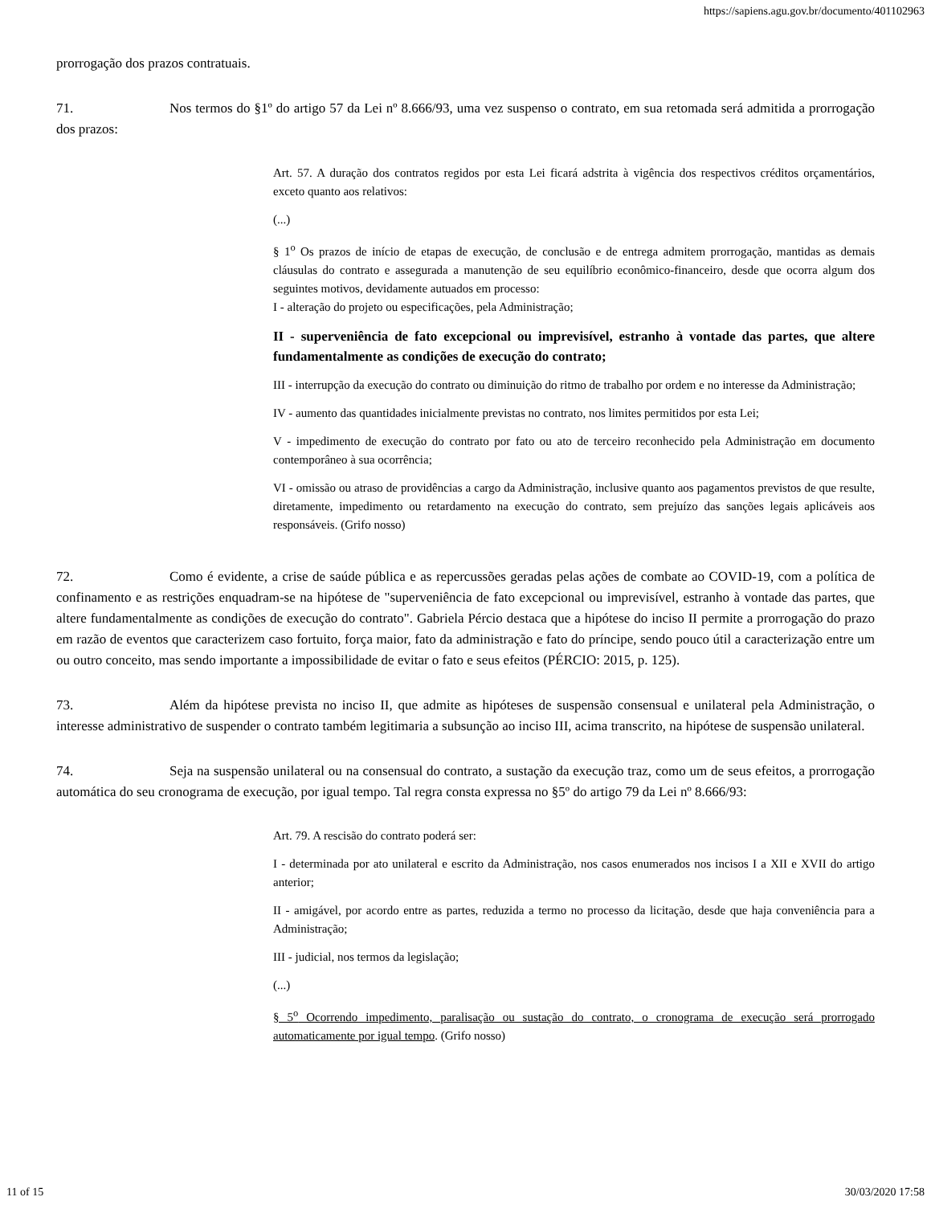https://sapiens.agu.gov.br/documento/401102963
prorrogação dos prazos contratuais.
71. Nos termos do §1º do artigo 57 da Lei nº 8.666/93, uma vez suspenso o contrato, em sua retomada será admitida a prorrogação dos prazos:
Art. 57. A duração dos contratos regidos por esta Lei ficará adstrita à vigência dos respectivos créditos orçamentários, exceto quanto aos relativos:
(...)
§ 1<sup>o</sup> Os prazos de início de etapas de execução, de conclusão e de entrega admitem prorrogação, mantidas as demais cláusulas do contrato e assegurada a manutenção de seu equilíbrio econômico-financeiro, desde que ocorra algum dos seguintes motivos, devidamente autuados em processo:
I - alteração do projeto ou especificações, pela Administração;
II - superveniência de fato excepcional ou imprevisível, estranho à vontade das partes, que altere fundamentalmente as condições de execução do contrato;
III - interrupção da execução do contrato ou diminuição do ritmo de trabalho por ordem e no interesse da Administração;
IV - aumento das quantidades inicialmente previstas no contrato, nos limites permitidos por esta Lei;
V - impedimento de execução do contrato por fato ou ato de terceiro reconhecido pela Administração em documento contemporâneo à sua ocorrência;
VI - omissão ou atraso de providências a cargo da Administração, inclusive quanto aos pagamentos previstos de que resulte, diretamente, impedimento ou retardamento na execução do contrato, sem prejuízo das sanções legais aplicáveis aos responsáveis. (Grifo nosso)
72. Como é evidente, a crise de saúde pública e as repercussões geradas pelas ações de combate ao COVID-19, com a política de confinamento e as restrições enquadram-se na hipótese de "superveniência de fato excepcional ou imprevisível, estranho à vontade das partes, que altere fundamentalmente as condições de execução do contrato". Gabriela Pércio destaca que a hipótese do inciso II permite a prorrogação do prazo em razão de eventos que caracterizem caso fortuito, força maior, fato da administração e fato do príncipe, sendo pouco útil a caracterização entre um ou outro conceito, mas sendo importante a impossibilidade de evitar o fato e seus efeitos (PÉRCIO: 2015, p. 125).
73. Além da hipótese prevista no inciso II, que admite as hipóteses de suspensão consensual e unilateral pela Administração, o interesse administrativo de suspender o contrato também legitimaria a subsunção ao inciso III, acima transcrito, na hipótese de suspensão unilateral.
74. Seja na suspensão unilateral ou na consensual do contrato, a sustação da execução traz, como um de seus efeitos, a prorrogação automática do seu cronograma de execução, por igual tempo. Tal regra consta expressa no §5º do artigo 79 da Lei nº 8.666/93:
Art. 79. A rescisão do contrato poderá ser:
I - determinada por ato unilateral e escrito da Administração, nos casos enumerados nos incisos I a XII e XVII do artigo anterior;
II - amigável, por acordo entre as partes, reduzida a termo no processo da licitação, desde que haja conveniência para a Administração;
III - judicial, nos termos da legislação;
(...)
§ 5<sup>o</sup> Ocorrendo impedimento, paralisação ou sustação do contrato, o cronograma de execução será prorrogado automaticamente por igual tempo. (Grifo nosso)
11 of 15 30/03/2020 17:58